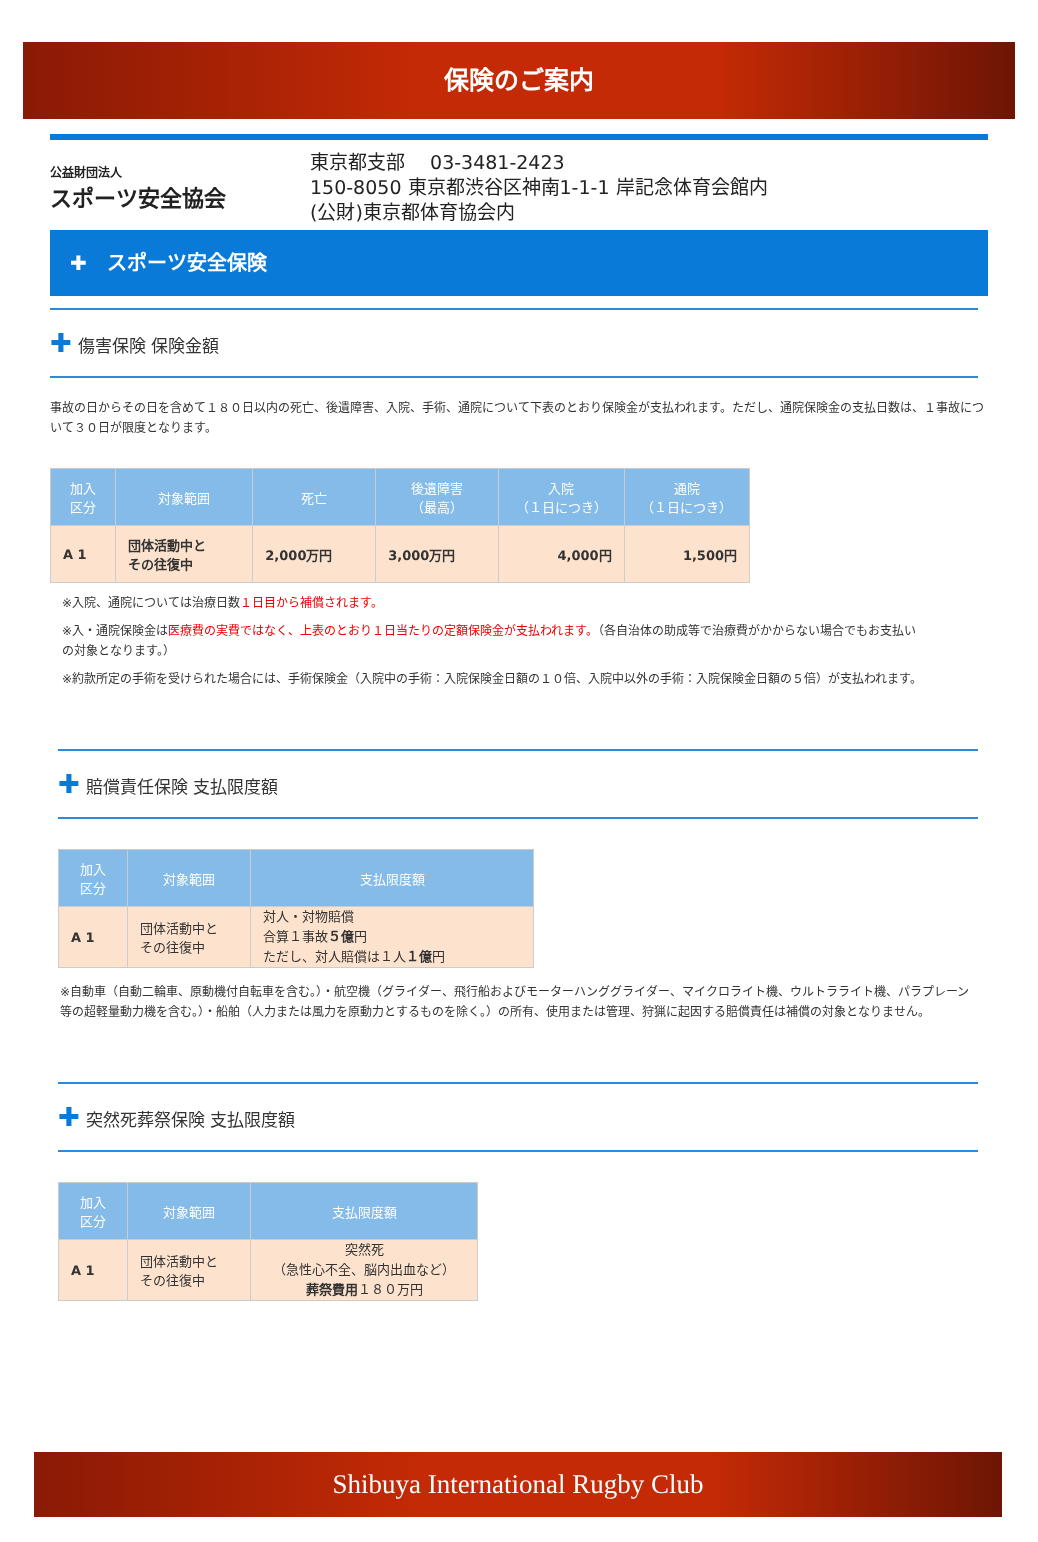保険のご案内
公益財団法人
スポーツ安全協会
東京都支部　 03-3481-2423
150-8050 東京都渋谷区神南1-1-1 岸記念体育会館内
(公財)東京都体育協会内
✚　スポーツ安全保険
✚ 傷害保険 保険金額
事故の日からその日を含めて１８０日以内の死亡、後遺障害、入院、手術、通院について下表のとおり保険金が支払われます。ただし、通院保険金の支払日数は、１事故について３０日が限度となります。
| 加入 区分 | 対象範囲 | 死亡 | 後遺障害 （最高） | 入院 （１日につき） | 通院 （１日につき） |
| --- | --- | --- | --- | --- | --- |
| A 1 | 団体活動中と その往復中 | 2,000万円 | 3,000万円 | 4,000円 | 1,500円 |
※入院、通院については治療日数１日目から補償されます。
※入・通院保険金は医療費の実費ではなく、上表のとおり１日当たりの定額保険金が支払われます。（各自治体の助成等で治療費がかからない場合でもお支払いの対象となります。）
※約款所定の手術を受けられた場合には、手術保険金（入院中の手術：入院保険金日額の１０倍、入院中以外の手術：入院保険金日額の５倍）が支払われます。
✚ 賠償責任保険 支払限度額
| 加入 区分 | 対象範囲 | 支払限度額 |
| --- | --- | --- |
| A 1 | 団体活動中と その往復中 | 対人・対物賠償 合算１事故 ５億 円 ただし、対人賠償は１人 １億 円 |
※自動車（自動二輪車、原動機付自転車を含む。）・航空機（グライダー、飛行船およびモーターハンググライダー、マイクロライト機、ウルトラライト機、パラプレーン等の超軽量動力機を含む。）・船舶（人力または風力を原動力とするものを除く。）の所有、使用または管理、狩猟に起因する賠償責任は補償の対象となりません。
✚ 突然死葬祭保険 支払限度額
| 加入 区分 | 対象範囲 | 支払限度額 |
| --- | --- | --- |
| A 1 | 団体活動中と その往復中 | 突然死 （急性心不全、脳内出血など） 葬祭費用 １８０万円 |
Shibuya International Rugby Club